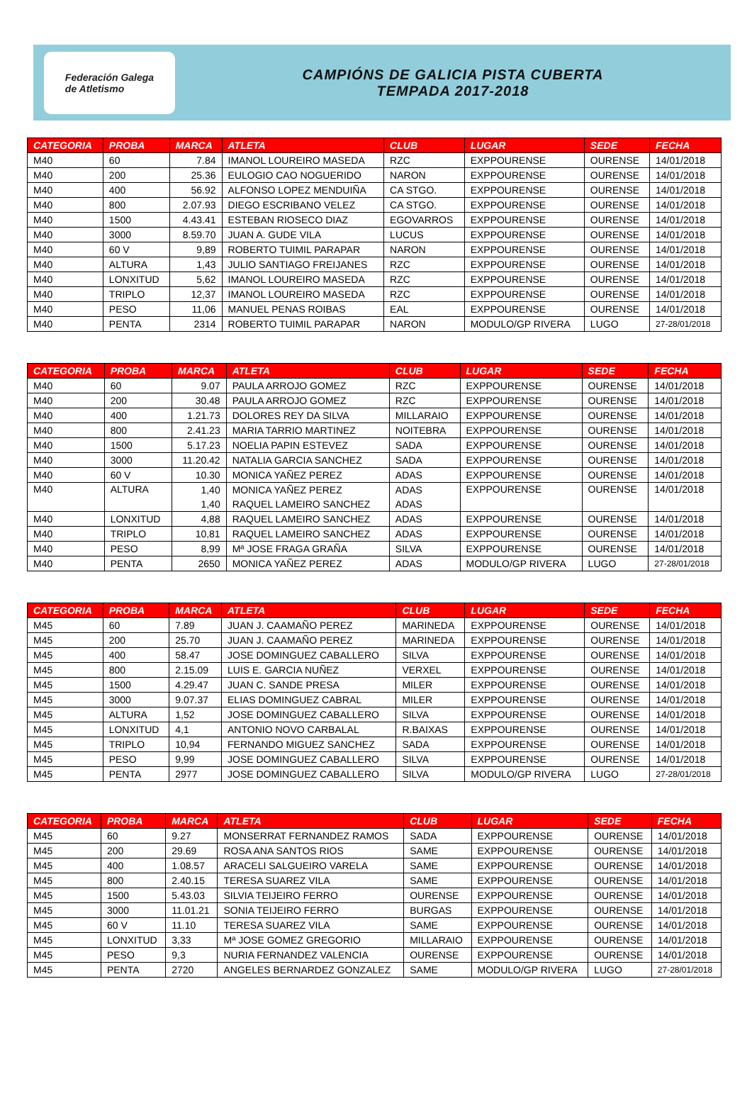Federación Galega
de Atletismo
CAMPIÓNS DE GALICIA PISTA CUBERTA
TEMPADA 2017-2018
| CATEGORIA | PROBA | MARCA | ATLETA | CLUB | LUGAR | SEDE | FECHA |
| --- | --- | --- | --- | --- | --- | --- | --- |
| M40 | 60 | 7.84 | IMANOL LOUREIRO MASEDA | RZC | EXPPOURENSE | OURENSE | 14/01/2018 |
| M40 | 200 | 25.36 | EULOGIO CAO NOGUERIDO | NARON | EXPPOURENSE | OURENSE | 14/01/2018 |
| M40 | 400 | 56.92 | ALFONSO LOPEZ MENDUIÑA | CA STGO. | EXPPOURENSE | OURENSE | 14/01/2018 |
| M40 | 800 | 2.07.93 | DIEGO ESCRIBANO VELEZ | CA STGO. | EXPPOURENSE | OURENSE | 14/01/2018 |
| M40 | 1500 | 4.43.41 | ESTEBAN RIOSECO DIAZ | EGOVARROS | EXPPOURENSE | OURENSE | 14/01/2018 |
| M40 | 3000 | 8.59.70 | JUAN A. GUDE VILA | LUCUS | EXPPOURENSE | OURENSE | 14/01/2018 |
| M40 | 60 V | 9,89 | ROBERTO TUIMIL PARAPAR | NARON | EXPPOURENSE | OURENSE | 14/01/2018 |
| M40 | ALTURA | 1,43 | JULIO SANTIAGO FREIJANES | RZC | EXPPOURENSE | OURENSE | 14/01/2018 |
| M40 | LONXITUD | 5,62 | IMANOL LOUREIRO MASEDA | RZC | EXPPOURENSE | OURENSE | 14/01/2018 |
| M40 | TRIPLO | 12,37 | IMANOL LOUREIRO MASEDA | RZC | EXPPOURENSE | OURENSE | 14/01/2018 |
| M40 | PESO | 11,06 | MANUEL PENAS ROIBAS | EAL | EXPPOURENSE | OURENSE | 14/01/2018 |
| M40 | PENTA | 2314 | ROBERTO TUIMIL PARAPAR | NARON | MODULO/GP RIVERA | LUGO | 27-28/01/2018 |
| CATEGORIA | PROBA | MARCA | ATLETA | CLUB | LUGAR | SEDE | FECHA |
| --- | --- | --- | --- | --- | --- | --- | --- |
| M40 | 60 | 9.07 | PAULA ARROJO GOMEZ | RZC | EXPPOURENSE | OURENSE | 14/01/2018 |
| M40 | 200 | 30.48 | PAULA ARROJO GOMEZ | RZC | EXPPOURENSE | OURENSE | 14/01/2018 |
| M40 | 400 | 1.21.73 | DOLORES REY DA SILVA | MILLARAIO | EXPPOURENSE | OURENSE | 14/01/2018 |
| M40 | 800 | 2.41.23 | MARIA TARRIO MARTINEZ | NOITEBRA | EXPPOURENSE | OURENSE | 14/01/2018 |
| M40 | 1500 | 5.17.23 | NOELIA PAPIN ESTEVEZ | SADA | EXPPOURENSE | OURENSE | 14/01/2018 |
| M40 | 3000 | 11.20.42 | NATALIA GARCIA SANCHEZ | SADA | EXPPOURENSE | OURENSE | 14/01/2018 |
| M40 | 60 V | 10.30 | MONICA YAÑEZ PEREZ | ADAS | EXPPOURENSE | OURENSE | 14/01/2018 |
| M40 | ALTURA | 1,40 | MONICA YAÑEZ PEREZ | ADAS | EXPPOURENSE | OURENSE | 14/01/2018 |
| | | 1,40 | RAQUEL LAMEIRO SANCHEZ | ADAS | | | |
| M40 | LONXITUD | 4,88 | RAQUEL LAMEIRO SANCHEZ | ADAS | EXPPOURENSE | OURENSE | 14/01/2018 |
| M40 | TRIPLO | 10,81 | RAQUEL LAMEIRO SANCHEZ | ADAS | EXPPOURENSE | OURENSE | 14/01/2018 |
| M40 | PESO | 8,99 | Mª JOSE FRAGA GRAÑA | SILVA | EXPPOURENSE | OURENSE | 14/01/2018 |
| M40 | PENTA | 2650 | MONICA YAÑEZ PEREZ | ADAS | MODULO/GP RIVERA | LUGO | 27-28/01/2018 |
| CATEGORIA | PROBA | MARCA | ATLETA | CLUB | LUGAR | SEDE | FECHA |
| --- | --- | --- | --- | --- | --- | --- | --- |
| M45 | 60 | 7.89 | JUAN J. CAAMAÑO PEREZ | MARINEDA | EXPPOURENSE | OURENSE | 14/01/2018 |
| M45 | 200 | 25.70 | JUAN J. CAAMAÑO PEREZ | MARINEDA | EXPPOURENSE | OURENSE | 14/01/2018 |
| M45 | 400 | 58.47 | JOSE DOMINGUEZ CABALLERO | SILVA | EXPPOURENSE | OURENSE | 14/01/2018 |
| M45 | 800 | 2.15.09 | LUIS E. GARCIA NUÑEZ | VERXEL | EXPPOURENSE | OURENSE | 14/01/2018 |
| M45 | 1500 | 4.29.47 | JUAN C. SANDE PRESA | MILER | EXPPOURENSE | OURENSE | 14/01/2018 |
| M45 | 3000 | 9.07.37 | ELIAS DOMINGUEZ CABRAL | MILER | EXPPOURENSE | OURENSE | 14/01/2018 |
| M45 | ALTURA | 1,52 | JOSE DOMINGUEZ CABALLERO | SILVA | EXPPOURENSE | OURENSE | 14/01/2018 |
| M45 | LONXITUD | 4,1 | ANTONIO NOVO CARBALAL | R.BAIXAS | EXPPOURENSE | OURENSE | 14/01/2018 |
| M45 | TRIPLO | 10,94 | FERNANDO MIGUEZ SANCHEZ | SADA | EXPPOURENSE | OURENSE | 14/01/2018 |
| M45 | PESO | 9,99 | JOSE DOMINGUEZ CABALLERO | SILVA | EXPPOURENSE | OURENSE | 14/01/2018 |
| M45 | PENTA | 2977 | JOSE DOMINGUEZ CABALLERO | SILVA | MODULO/GP RIVERA | LUGO | 27-28/01/2018 |
| CATEGORIA | PROBA | MARCA | ATLETA | CLUB | LUGAR | SEDE | FECHA |
| --- | --- | --- | --- | --- | --- | --- | --- |
| M45 | 60 | 9.27 | MONSERRAT FERNANDEZ RAMOS | SADA | EXPPOURENSE | OURENSE | 14/01/2018 |
| M45 | 200 | 29.69 | ROSA ANA SANTOS RIOS | SAME | EXPPOURENSE | OURENSE | 14/01/2018 |
| M45 | 400 | 1.08.57 | ARACELI SALGUEIRO VARELA | SAME | EXPPOURENSE | OURENSE | 14/01/2018 |
| M45 | 800 | 2.40.15 | TERESA SUAREZ VILA | SAME | EXPPOURENSE | OURENSE | 14/01/2018 |
| M45 | 1500 | 5.43.03 | SILVIA TEIJEIRO FERRO | OURENSE | EXPPOURENSE | OURENSE | 14/01/2018 |
| M45 | 3000 | 11.01.21 | SONIA TEIJEIRO FERRO | BURGAS | EXPPOURENSE | OURENSE | 14/01/2018 |
| M45 | 60 V | 11.10 | TERESA SUAREZ VILA | SAME | EXPPOURENSE | OURENSE | 14/01/2018 |
| M45 | LONXITUD | 3,33 | Mª JOSE GOMEZ GREGORIO | MILLARAIO | EXPPOURENSE | OURENSE | 14/01/2018 |
| M45 | PESO | 9,3 | NURIA FERNANDEZ VALENCIA | OURENSE | EXPPOURENSE | OURENSE | 14/01/2018 |
| M45 | PENTA | 2720 | ANGELES BERNARDEZ GONZALEZ | SAME | MODULO/GP RIVERA | LUGO | 27-28/01/2018 |